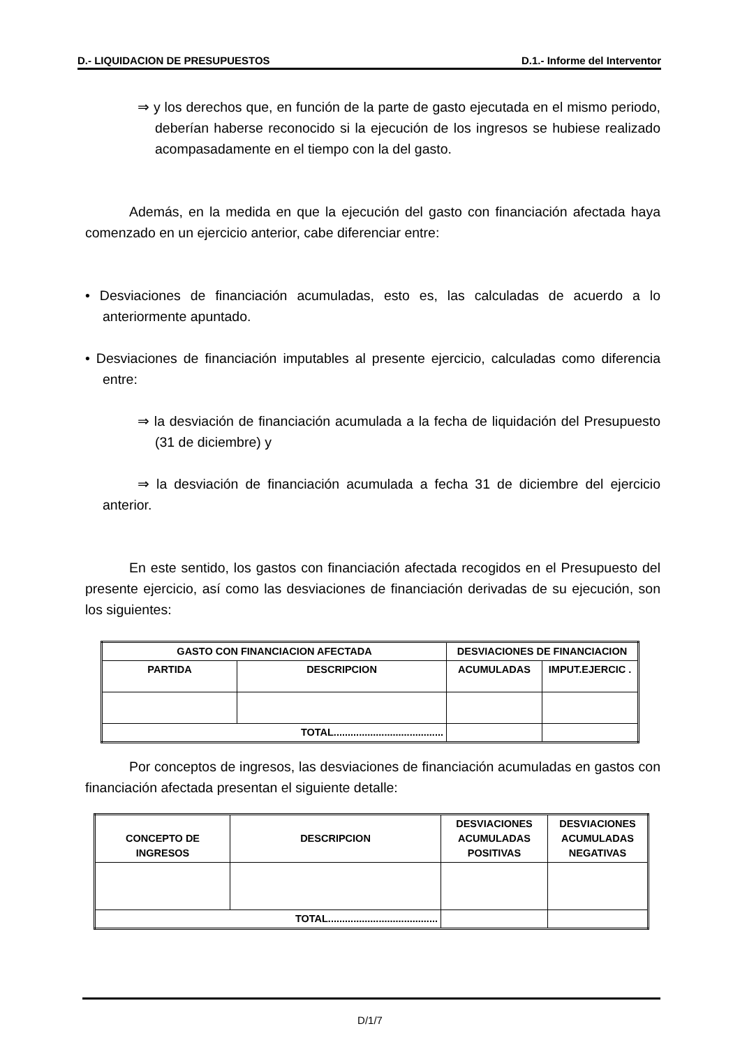D.- LIQUIDACION DE PRESUPUESTOS D.1.- Informe del Interventor
⇒ y los derechos que, en función de la parte de gasto ejecutada en el mismo periodo, deberían haberse reconocido si la ejecución de los ingresos se hubiese realizado acompasadamente en el tiempo con la del gasto.
Además, en la medida en que la ejecución del gasto con financiación afectada haya comenzado en un ejercicio anterior, cabe diferenciar entre:
• Desviaciones de financiación acumuladas, esto es, las calculadas de acuerdo a lo anteriormente apuntado.
• Desviaciones de financiación imputables al presente ejercicio, calculadas como diferencia entre:
⇒ la desviación de financiación acumulada a la fecha de liquidación del Presupuesto (31 de diciembre) y
⇒ la desviación de financiación acumulada a fecha 31 de diciembre del ejercicio anterior.
En este sentido, los gastos con financiación afectada recogidos en el Presupuesto del presente ejercicio, así como las desviaciones de financiación derivadas de su ejecución, son los siguientes:
| GASTO CON FINANCIACION AFECTADA | | DESVIACIONES DE FINANCIACION | |
| PARTIDA | DESCRIPCION | ACUMULADAS | IMPUT.EJERCIC . |
| TOTAL....................................... | | | |
Por conceptos de ingresos, las desviaciones de financiación acumuladas en gastos con financiación afectada presentan el siguiente detalle:
| CONCEPTO DE INGRESOS | DESCRIPCION | DESVIACIONES ACUMULADAS POSITIVAS | DESVIACIONES ACUMULADAS NEGATIVAS |
| TOTAL....................................... | | | |
D/1/7